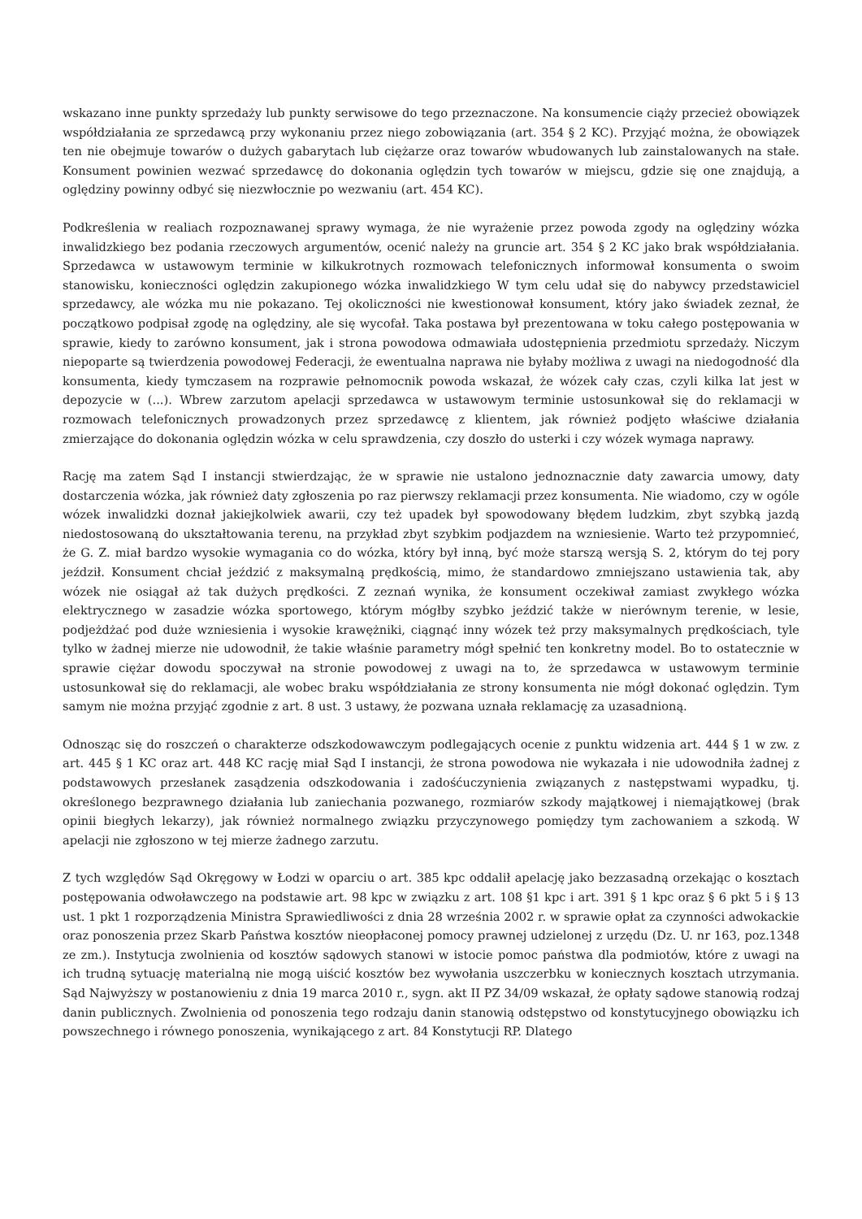wskazano inne punkty sprzedaży lub punkty serwisowe do tego przeznaczone. Na konsumencie ciąży przecież obowiązek współdziałania ze sprzedawcą przy wykonaniu przez niego zobowiązania (art. 354 § 2 KC). Przyjąć można, że obowiązek ten nie obejmuje towarów o dużych gabarytach lub ciężarze oraz towarów wbudowanych lub zainstalowanych na stałe. Konsument powinien wezwać sprzedawcę do dokonania oględzin tych towarów w miejscu, gdzie się one znajdują, a oględziny powinny odbyć się niezwłocznie po wezwaniu (art. 454 KC).
Podkreślenia w realiach rozpoznawanej sprawy wymaga, że nie wyrażenie przez powoda zgody na oględziny wózka inwalidzkiego bez podania rzeczowych argumentów, ocenić należy na gruncie art. 354 § 2 KC jako brak współdziałania. Sprzedawca w ustawowym terminie w kilkukrotnych rozmowach telefonicznych informował konsumenta o swoim stanowisku, konieczności oględzin zakupionego wózka inwalidzkiego W tym celu udał się do nabywcy przedstawiciel sprzedawcy, ale wózka mu nie pokazano. Tej okoliczności nie kwestionował konsument, który jako świadek zeznał, że początkowo podpisał zgodę na oględziny, ale się wycofał. Taka postawa był prezentowana w toku całego postępowania w sprawie, kiedy to zarówno konsument, jak i strona powodowa odmawiała udostępnienia przedmiotu sprzedaży. Niczym niepoparte są twierdzenia powodowej Federacji, że ewentualna naprawa nie byłaby możliwa z uwagi na niedogodność dla konsumenta, kiedy tymczasem na rozprawie pełnomocnik powoda wskazał, że wózek cały czas, czyli kilka lat jest w depozycie w (...). Wbrew zarzutom apelacji sprzedawca w ustawowym terminie ustosunkował się do reklamacji w rozmowach telefonicznych prowadzonych przez sprzedawcę z klientem, jak również podjęto właściwe działania zmierzające do dokonania oględzin wózka w celu sprawdzenia, czy doszło do usterki i czy wózek wymaga naprawy.
Rację ma zatem Sąd I instancji stwierdzając, że w sprawie nie ustalono jednoznacznie daty zawarcia umowy, daty dostarczenia wózka, jak również daty zgłoszenia po raz pierwszy reklamacji przez konsumenta. Nie wiadomo, czy w ogóle wózek inwalidzki doznał jakiejkolwiek awarii, czy też upadek był spowodowany błędem ludzkim, zbyt szybką jazdą niedostosowaną do ukształtowania terenu, na przykład zbyt szybkim podjazdem na wzniesienie. Warto też przypomnieć, że G. Z. miał bardzo wysokie wymagania co do wózka, który był inną, być może starszą wersją S. 2, którym do tej pory jeździł. Konsument chciał jeździć z maksymalną prędkością, mimo, że standardowo zmniejszano ustawienia tak, aby wózek nie osiągał aż tak dużych prędkości. Z zeznań wynika, że konsument oczekiwał zamiast zwykłego wózka elektrycznego w zasadzie wózka sportowego, którym mógłby szybko jeździć także w nierównym terenie, w lesie, podjeżdżać pod duże wzniesienia i wysokie krawężniki, ciągnąć inny wózek też przy maksymalnych prędkościach, tyle tylko w żadnej mierze nie udowodnił, że takie właśnie parametry mógł spełnić ten konkretny model. Bo to ostatecznie w sprawie ciężar dowodu spoczywał na stronie powodowej z uwagi na to, że sprzedawca w ustawowym terminie ustosunkował się do reklamacji, ale wobec braku współdziałania ze strony konsumenta nie mógł dokonać oględzin. Tym samym nie można przyjąć zgodnie z art. 8 ust. 3 ustawy, że pozwana uznała reklamację za uzasadnioną.
Odnosząc się do roszczeń o charakterze odszkodowawczym podlegających ocenie z punktu widzenia art. 444 § 1 w zw. z art. 445 § 1 KC oraz art. 448 KC rację miał Sąd I instancji, że strona powodowa nie wykazała i nie udowodniła żadnej z podstawowych przesłanek zasądzenia odszkodowania i zadośćuczynienia związanych z następstwami wypadku, tj. określonego bezprawnego działania lub zaniechania pozwanego, rozmiarów szkody majątkowej i niemajątkowej (brak opinii biegłych lekarzy), jak również normalnego związku przyczynowego pomiędzy tym zachowaniem a szkodą. W apelacji nie zgłoszono w tej mierze żadnego zarzutu.
Z tych względów Sąd Okręgowy w Łodzi w oparciu o art. 385 kpc oddalił apelację jako bezzasadną orzekając o kosztach postępowania odwoławczego na podstawie art. 98 kpc w związku z art. 108 §1 kpc i art. 391 § 1 kpc oraz § 6 pkt 5 i § 13 ust. 1 pkt 1 rozporządzenia Ministra Sprawiedliwości z dnia 28 września 2002 r. w sprawie opłat za czynności adwokackie oraz ponoszenia przez Skarb Państwa kosztów nieopłaconej pomocy prawnej udzielonej z urzędu (Dz. U. nr 163, poz.1348 ze zm.). Instytucja zwolnienia od kosztów sądowych stanowi w istocie pomoc państwa dla podmiotów, które z uwagi na ich trudną sytuację materialną nie mogą uiścić kosztów bez wywołania uszczerbku w koniecznych kosztach utrzymania. Sąd Najwyższy w postanowieniu z dnia 19 marca 2010 r., sygn. akt II PZ 34/09 wskazał, że opłaty sądowe stanowią rodzaj danin publicznych. Zwolnienia od ponoszenia tego rodzaju danin stanowią odstępstwo od konstytucyjnego obowiązku ich powszechnego i równego ponoszenia, wynikającego z art. 84 Konstytucji RP. Dlatego